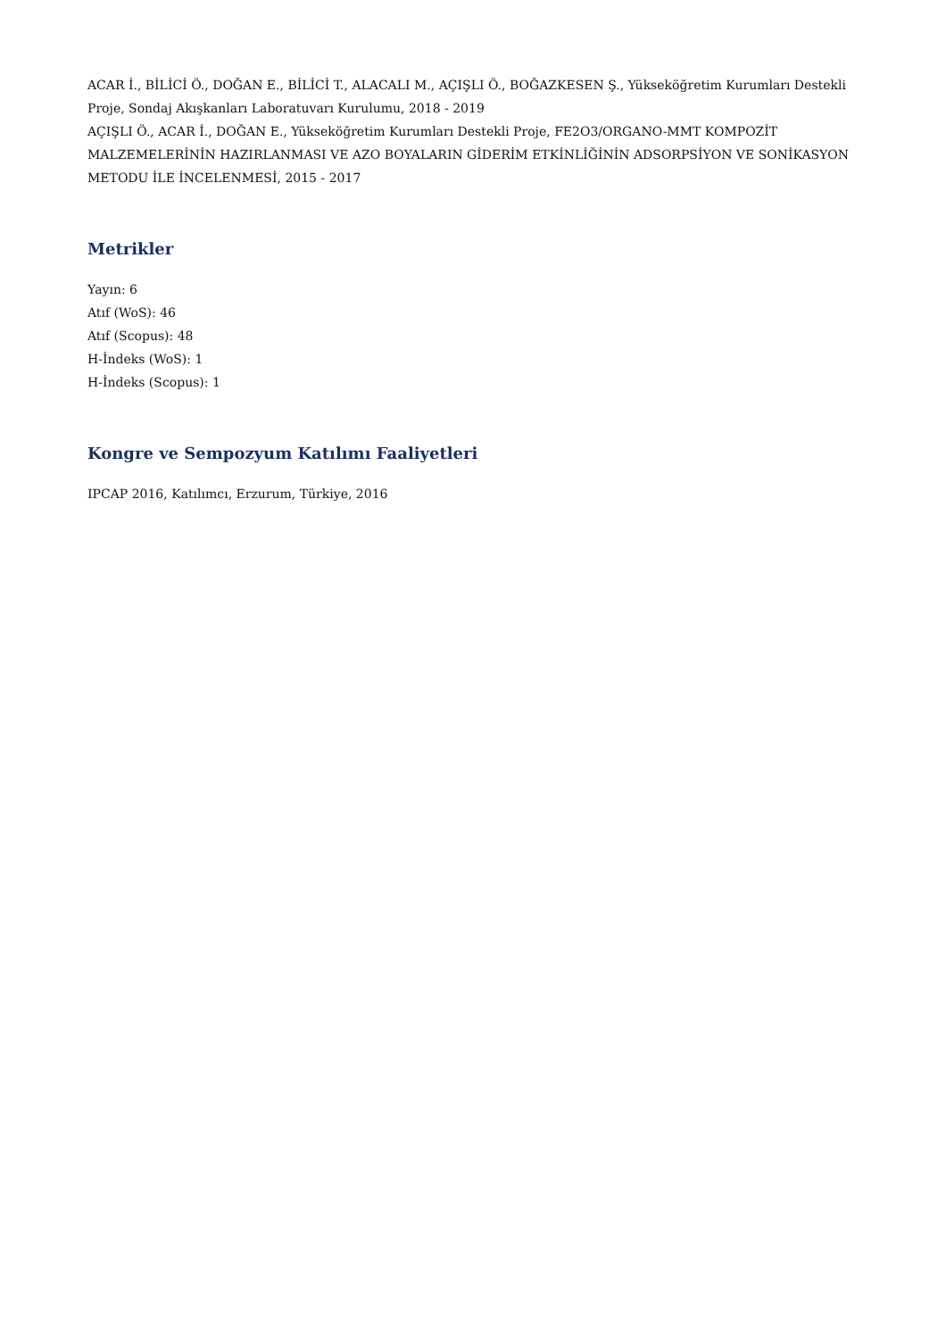ACAR İ., BİLİCİ Ö., DOĞAN E., BİLİCİ T., ALACALI M., AÇIŞLI Ö., BOĞAZKESEN Ş., Yükseköğretim Kurumları Destekli Proje, Sondaj Akışkanları Laboratuvarı Kurulumu, 2018 - 2019
AÇIŞLI Ö., ACAR İ., DOĞAN E., Yükseköğretim Kurumları Destekli Proje, FE2O3/ORGANO-MMT KOMPOZİT MALZEMELERİNİN HAZIRLANMASI VE AZO BOYALARIN GİDERİM ETKİNLİĞİNİN ADSORPSİYON VE SONİKASYON METODU İLE İNCELENMESİ, 2015 - 2017
Metrikler
Yayın: 6
Atıf (WoS): 46
Atıf (Scopus): 48
H-İndeks (WoS): 1
H-İndeks (Scopus): 1
Kongre ve Sempozyum Katılımı Faaliyetleri
IPCAP 2016, Katılımcı, Erzurum, Türkiye, 2016